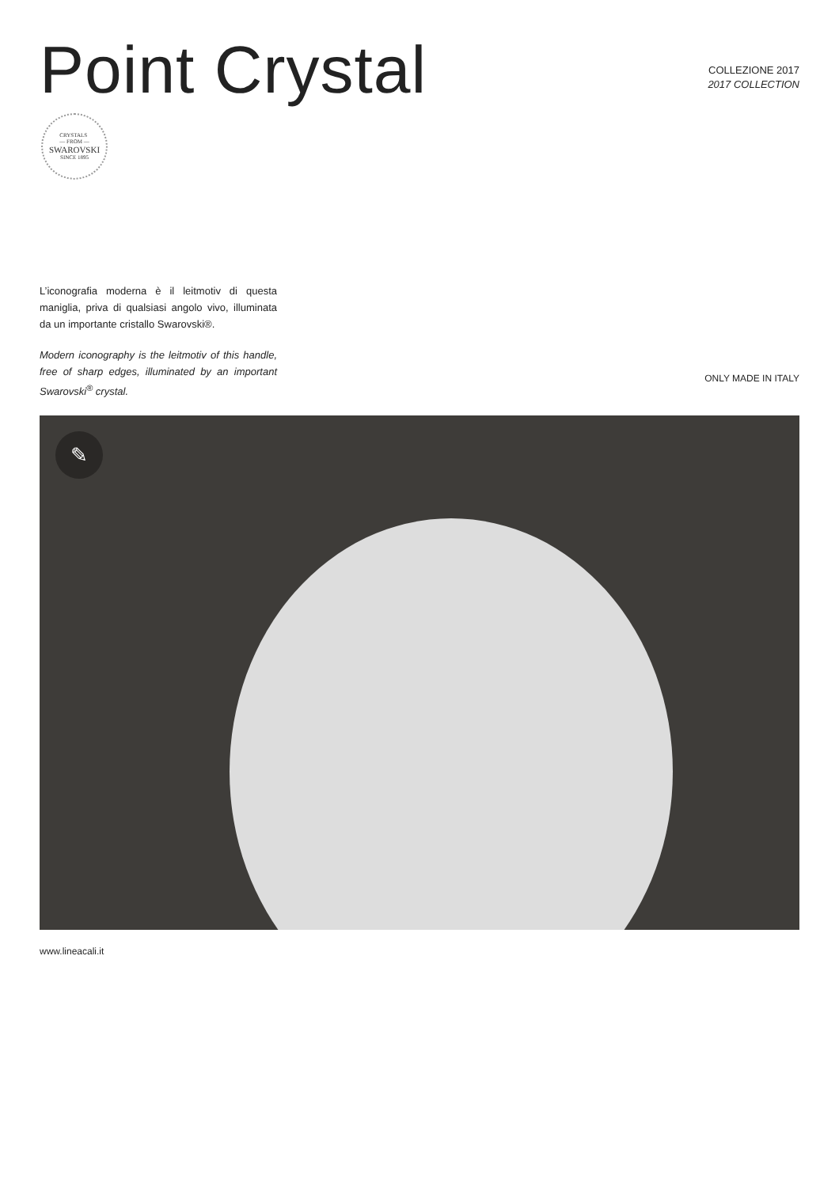Point Crystal
COLLEZIONE 2017
2017 COLLECTION
CRYSTALS
— FROM —
SWAROVSKI
SINCE 1895
L’iconografia moderna è il leitmotiv di questa maniglia, priva di qualsiasi angolo vivo, illuminata da un importante cristallo Swarovski®.
Modern iconography is the leitmotiv of this handle, free of sharp edges, illuminated by an important Swarovski<sup>®</sup> crystal.
ONLY MADE IN ITALY
✎
www.lineacali.it